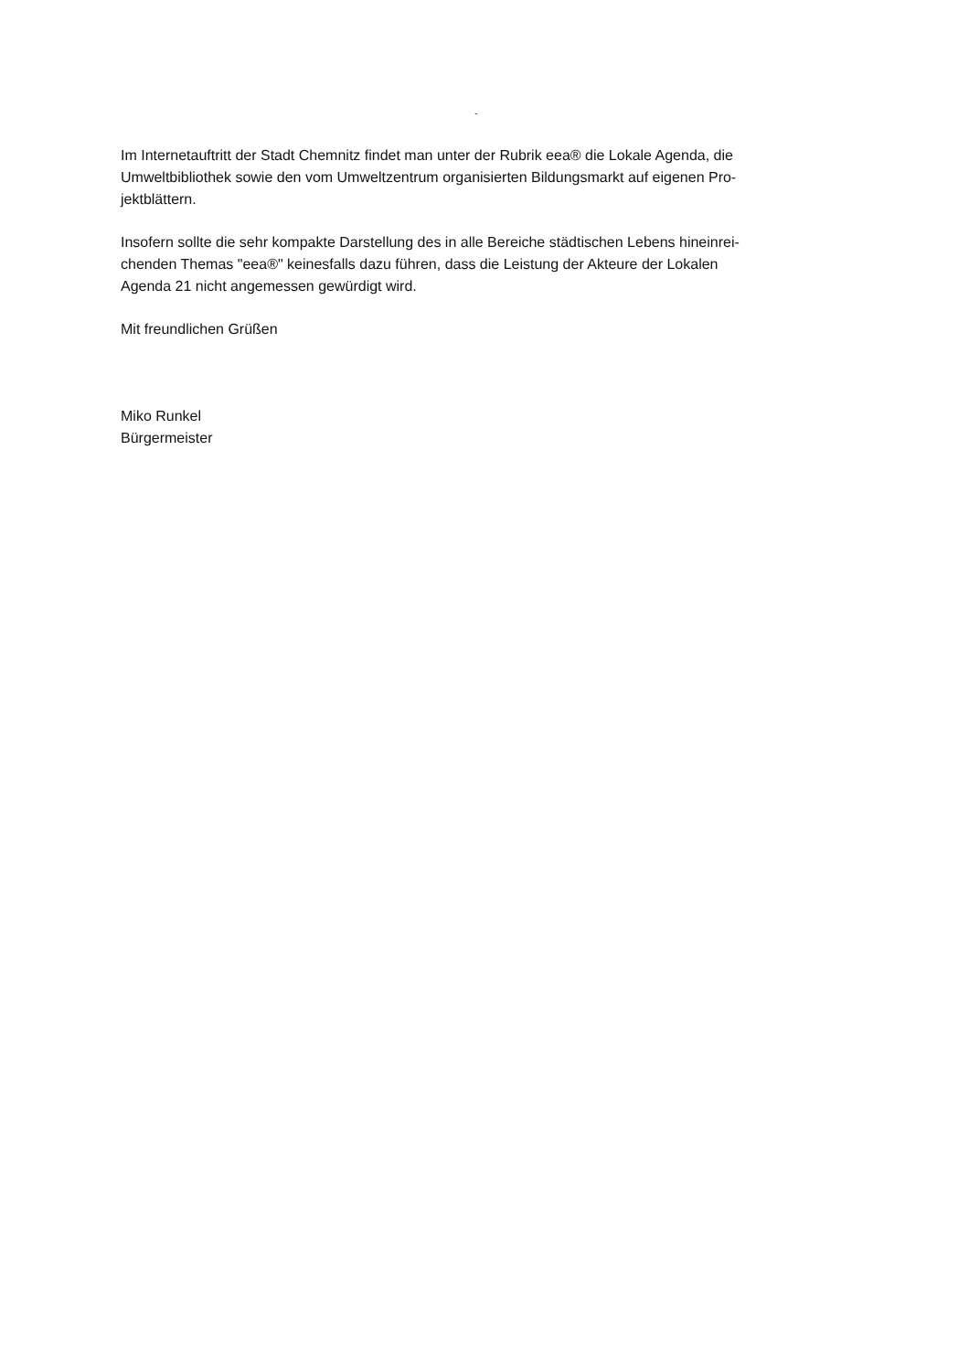-
Im Internetauftritt der Stadt Chemnitz findet man unter der Rubrik eea® die Lokale Agenda, die Umweltbibliothek sowie den vom Umweltzentrum organisierten Bildungsmarkt auf eigenen Pro-
jektblättern.
Insofern sollte die sehr kompakte Darstellung des in alle Bereiche städtischen Lebens hineinrei-
chenden Themas "eea®" keinesfalls dazu führen, dass die Leistung der Akteure der Lokalen
Agenda 21 nicht angemessen gewürdigt wird.
Mit freundlichen Grüßen
Miko Runkel
Bürgermeister